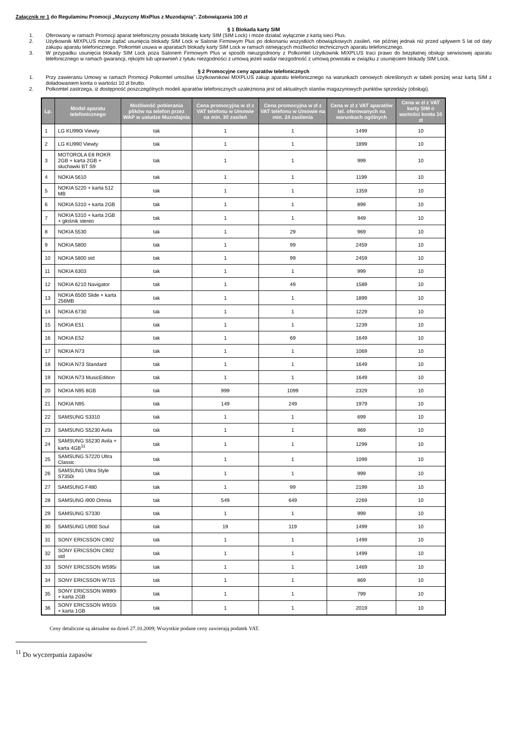Załącznik nr 1 do Regulaminu Promocji „Muzyczny MixPlus z Muzodajnią”. Zobowiązania 100 zł
§ 1 Blokada karty SIM
1. Oferowany w ramach Promocji aparat telefoniczny posiada blokadę karty SIM (SIM Lock) i może działać wyłącznie z kartą sieci Plus.
2. Użytkownik MIXPLUS może żądać usunięcia blokady SIM Lock w Salonie Firmowym Plus po dokonaniu wszystkich obowiązkowych zasileń, nie później jednak niż przed upływem 5 lat od daty zakupu aparatu telefonicznego. Polkomtel usuwa w aparatach blokady karty SIM Lock w ramach istniejących możliwości technicznych aparatu telefonicznego.
3. W przypadku usunięcia blokady SIM Lock poza Salonem Firmowym Plus w sposób nieuzgodniony z Polkomtel Użytkownik MIXPLUS traci prawo do bezpłatnej obsługi serwisowej aparatu telefonicznego w ramach gwarancji, rękojmi lub uprawnień z tytułu niezgodności z umową jeżeli wada/ niezgodność z umową powstała w związku z usunięciem blokady SIM Lock.
§ 2 Promocyjne ceny aparatów telefonicznych
1. Przy zawieraniu Umowy w ramach Promocji Polkomtel umożliwi Użytkownikowi MIXPLUS zakup aparatu telefonicznego na warunkach cenowych określonych w tabeli poniżej wraz kartą SIM z doładowaniem konta o wartości 10 zł brutto.
2. Polkomtel zastrzega, iż dostępność poszczególnych modeli aparatów telefonicznych uzależniona jest od aktualnych stanów magazynowych punktów sprzedaży (obsługi).
| Lp. | Model aparatu telefonicznego | Możliwość pobierania plików na telefon przez WAP w usłudze Muzodajnia | Cena promocyjna w zł z VAT telefonu w Umowie na min. 30 zasileń | Cena promocyjna w zł z VAT telefonu w Umowie na min. 24 zasilenia | Cena w zł z VAT aparatów tel. oferowanych na warunkach ogólnych | Cena w zł z VAT karty SIM o wartości konta 10 zł |
| --- | --- | --- | --- | --- | --- | --- |
| 1 | LG KU990i Viewty | tak | 1 | 1 | 1499 | 10 |
| 2 | LG KU990 Viewty | tak | 1 | 1 | 1899 | 10 |
| 3 | MOTOROLA E8 ROKR 2GB + karta 2GB + słuchawki BT S9 | tak | 1 | 1 | 999 | 10 |
| 4 | NOKIA 5610 | tak | 1 | 1 | 1199 | 10 |
| 5 | NOKIA 5220 + karta 512 MB | tak | 1 | 1 | 1359 | 10 |
| 6 | NOKIA 5310 + karta 2GB | tak | 1 | 1 | 899 | 10 |
| 7 | NOKIA 5310 + karta 2GB + głośnik stereo | tak | 1 | 1 | 949 | 10 |
| 8 | NOKIA 5530 | tak | 1 | 29 | 969 | 10 |
| 9 | NOKIA 5800 | tak | 1 | 99 | 2459 | 10 |
| 10 | NOKIA 5800 std | tak | 1 | 99 | 2459 | 10 |
| 11 | NOKIA 6303 | tak | 1 | 1 | 999 | 10 |
| 12 | NOKIA 6210 Navigator | tak | 1 | 49 | 1589 | 10 |
| 13 | NOKIA 6500 Slide + karta 256MB | tak | 1 | 1 | 1899 | 10 |
| 14 | NOKIA 6730 | tak | 1 | 1 | 1229 | 10 |
| 15 | NOKIA E51 | tak | 1 | 1 | 1239 | 10 |
| 16 | NOKIA E52 | tak | 1 | 69 | 1649 | 10 |
| 17 | NOKIA N73 | tak | 1 | 1 | 1069 | 10 |
| 18 | NOKIA N73 Standard | tak | 1 | 1 | 1649 | 10 |
| 19 | NOKIA N73 MusicEdition | tak | 1 | 1 | 1649 | 10 |
| 20 | NOKIA N95 8GB | tak | 999 | 1099 | 2329 | 10 |
| 21 | NOKIA N95 | tak | 149 | 249 | 1979 | 10 |
| 22 | SAMSUNG S3310 | tak | 1 | 1 | 699 | 10 |
| 23 | SAMSUNG S5230 Avila | tak | 1 | 1 | 969 | 10 |
| 24 | SAMSUNG S5230 Avila + karta 4GB<sup>11</sup> | tak | 1 | 1 | 1299 | 10 |
| 25 | SAMSUNG S7220 Ultra Classic | tak | 1 | 1 | 1099 | 10 |
| 26 | SAMSUNG Ultra Style S7350i | tak | 1 | 1 | 999 | 10 |
| 27 | SAMSUNG F480 | tak | 1 | 99 | 2199 | 10 |
| 28 | SAMSUNG i900 Omnia | tak | 549 | 649 | 2269 | 10 |
| 29 | SAMSUNG S7330 | tak | 1 | 1 | 999 | 10 |
| 30 | SAMSUNG U900 Soul | tak | 19 | 119 | 1499 | 10 |
| 31 | SONY ERICSSON C902 | tak | 1 | 1 | 1499 | 10 |
| 32 | SONY ERICSSON C902 std | tak | 1 | 1 | 1499 | 10 |
| 33 | SONY ERICSSON W595i | tak | 1 | 1 | 1469 | 10 |
| 34 | SONY ERICSSON W715 | tak | 1 | 1 | 869 | 10 |
| 35 | SONY ERICSSON W890i + karta 2GB | tak | 1 | 1 | 799 | 10 |
| 36 | SONY ERICSSON W910i + karta 1GB | tak | 1 | 1 | 2019 | 10 |
Ceny detaliczne są aktualne na dzień 27.10.2009; Wszystkie podane ceny zawierają podatek VAT.
<sup>11</sup> Do wyczerpania zapasów